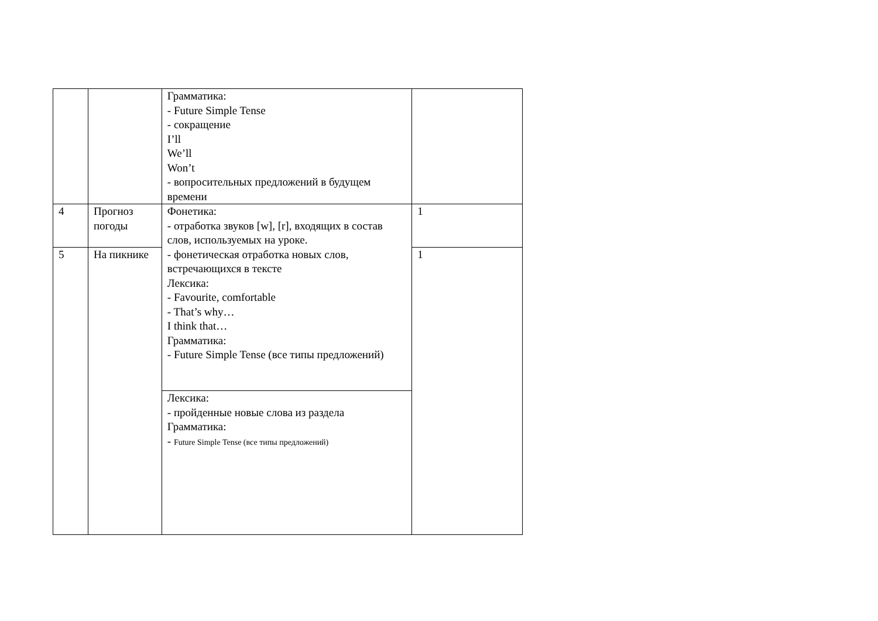| | | Грамматика: - Future Simple Tense - сокращение I’ll We’ll Won’t - вопросительных предложений в будущем времени | |
| 4 | Прогноз погоды | Фонетика: - отработка звуков [w], [r], входящих в состав слов, используемых на уроке. - фонетическая отработка новых слов, встречающихся в тексте Лексика: - Favourite, comfortable - That’s why… I think that… Грамматика: - Future Simple Tense (все типы предложений) | 1 |
| 5 | На пикнике | | 1 |
| | | Лексика: - пройденные новые слова из раздела Грамматика: - Future Simple Tense (все типы предложений) | |